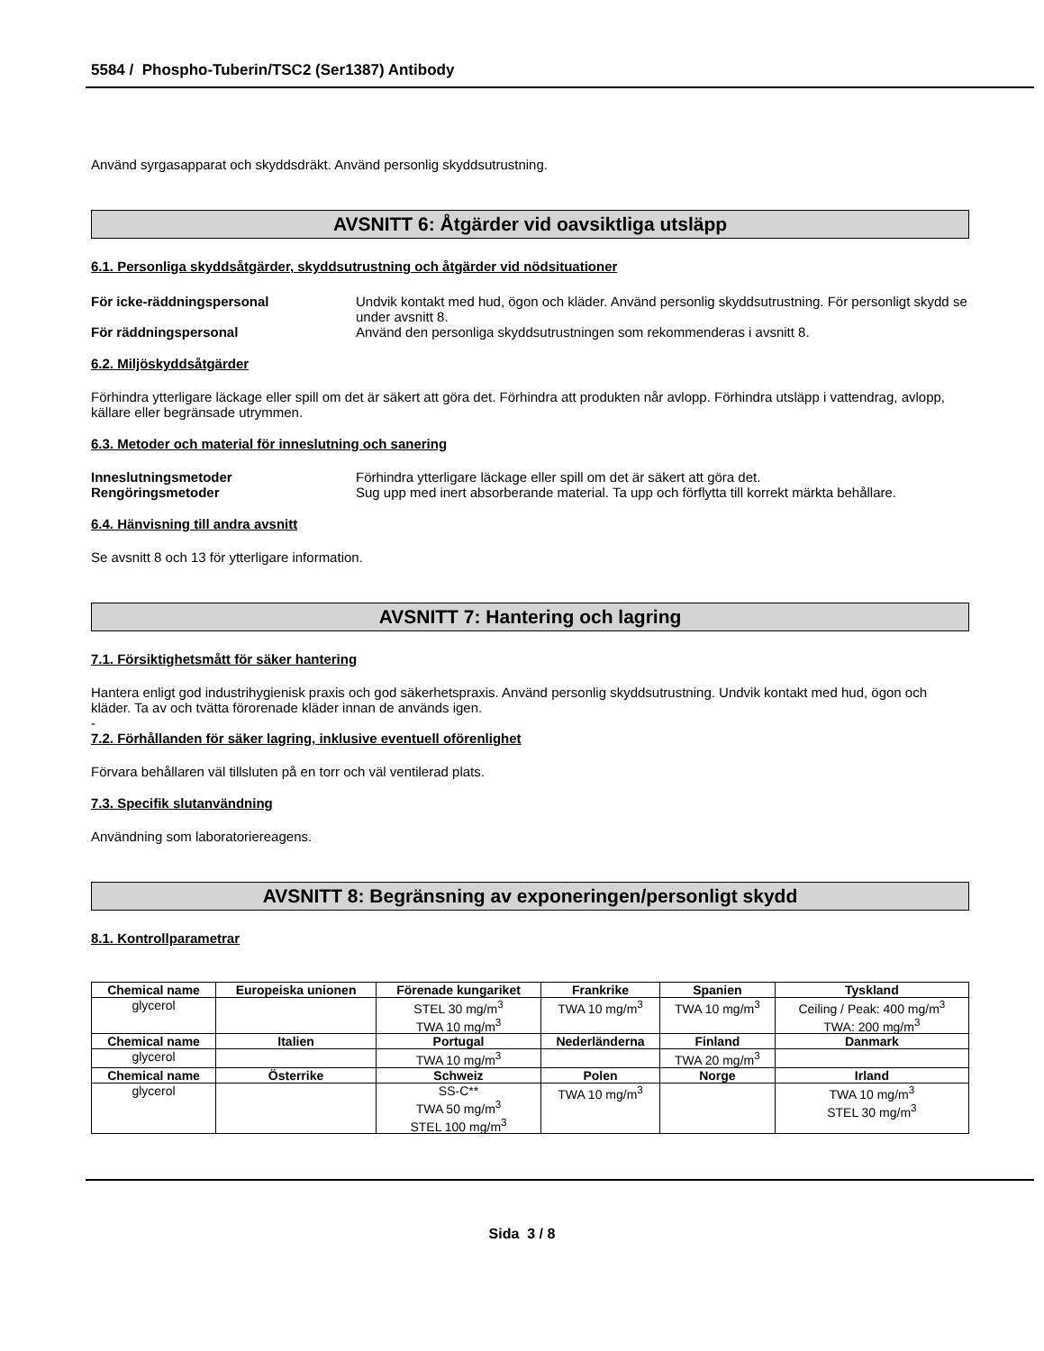5584 / Phospho-Tuberin/TSC2 (Ser1387) Antibody
Använd syrgasapparat och skyddsdräkt. Använd personlig skyddsutrustning.
AVSNITT 6: Åtgärder vid oavsiktliga utsläpp
6.1. Personliga skyddsåtgärder, skyddsutrustning och åtgärder vid nödsituationer
För icke-räddningspersonal Undvik kontakt med hud, ögon och kläder. Använd personlig skyddsutrustning. För personligt skydd se under avsnitt 8.
För räddningspersonal Använd den personliga skyddsutrustningen som rekommenderas i avsnitt 8.
6.2. Miljöskyddsåtgärder
Förhindra ytterligare läckage eller spill om det är säkert att göra det. Förhindra att produkten når avlopp. Förhindra utsläpp i vattendrag, avlopp, källare eller begränsade utrymmen.
6.3. Metoder och material för inneslutning och sanering
Inneslutningsmetoder Förhindra ytterligare läckage eller spill om det är säkert att göra det.
Rengöringsmetoder Sug upp med inert absorberande material. Ta upp och förflytta till korrekt märkta behållare.
6.4. Hänvisning till andra avsnitt
Se avsnitt 8 och 13 för ytterligare information.
AVSNITT 7: Hantering och lagring
7.1. Försiktighetsmått för säker hantering
Hantera enligt god industrihygienisk praxis och god säkerhetspraxis. Använd personlig skyddsutrustning. Undvik kontakt med hud, ögon och kläder. Ta av och tvätta förorenade kläder innan de används igen.
-
7.2. Förhållanden för säker lagring, inklusive eventuell oförenlighet
Förvara behållaren väl tillsluten på en torr och väl ventilerad plats.
7.3. Specifik slutanvändning
Användning som laboratoriereagens.
AVSNITT 8: Begränsning av exponeringen/personligt skydd
8.1. Kontrollparametrar
| Chemical name | Europeiska unionen | Förenade kungariket | Frankrike | Spanien | Tyskland |
| --- | --- | --- | --- | --- | --- |
| glycerol | | STEL 30 mg/m<sup>3</sup> TWA 10 mg/m<sup>3</sup> | TWA 10 mg/m<sup>3</sup> | TWA 10 mg/m<sup>3</sup> | Ceiling / Peak: 400 mg/m<sup>3</sup> TWA: 200 mg/m<sup>3</sup> |
| Chemical name | Italien | Portugal | Nederländerna | Finland | Danmark |
| glycerol | | TWA 10 mg/m<sup>3</sup> | | TWA 20 mg/m<sup>3</sup> | |
| Chemical name | Österrike | Schweiz | Polen | Norge | Irland |
| glycerol | | SS-C** TWA 50 mg/m<sup>3</sup> STEL 100 mg/m<sup>3</sup> | TWA 10 mg/m<sup>3</sup> | | TWA 10 mg/m<sup>3</sup> STEL 30 mg/m<sup>3</sup> |
Sida 3 / 8